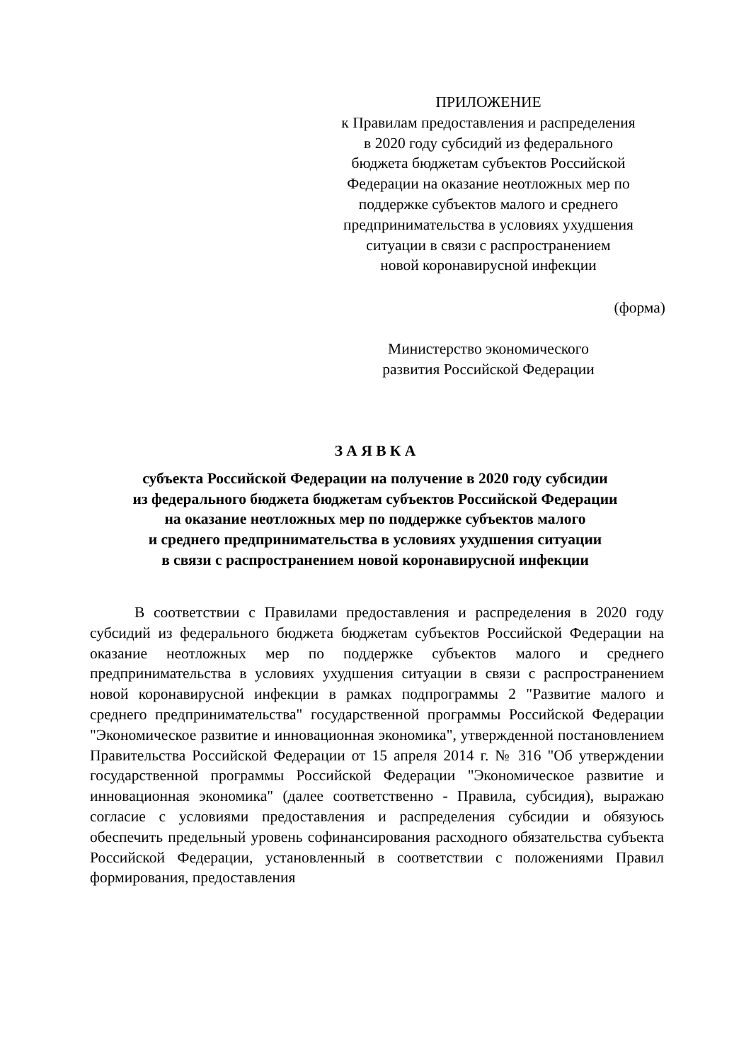ПРИЛОЖЕНИЕ
к Правилам предоставления и распределения
в 2020 году субсидий из федерального
бюджета бюджетам субъектов Российской
Федерации на оказание неотложных мер по
поддержке субъектов малого и среднего
предпринимательства в условиях ухудшения
ситуации в связи с распространением
новой коронавирусной инфекции
(форма)
Министерство экономического
развития Российской Федерации
З А Я В К А
субъекта Российской Федерации на получение в 2020 году субсидии
из федерального бюджета бюджетам субъектов Российской Федерации
на оказание неотложных мер по поддержке субъектов малого
и среднего предпринимательства в условиях ухудшения ситуации
в связи с распространением новой коронавирусной инфекции
В соответствии с Правилами предоставления и распределения в 2020 году субсидий из федерального бюджета бюджетам субъектов Российской Федерации на оказание неотложных мер по поддержке субъектов малого и среднего предпринимательства в условиях ухудшения ситуации в связи с распространением новой коронавирусной инфекции в рамках подпрограммы 2 "Развитие малого и среднего предпринимательства" государственной программы Российской Федерации "Экономическое развитие и инновационная экономика", утвержденной постановлением Правительства Российской Федерации от 15 апреля 2014 г. № 316 "Об утверждении государственной программы Российской Федерации "Экономическое развитие и инновационная экономика" (далее соответственно - Правила, субсидия), выражаю согласие с условиями предоставления и распределения субсидии и обязуюсь обеспечить предельный уровень софинансирования расходного обязательства субъекта Российской Федерации, установленный в соответствии с положениями Правил формирования, предоставления